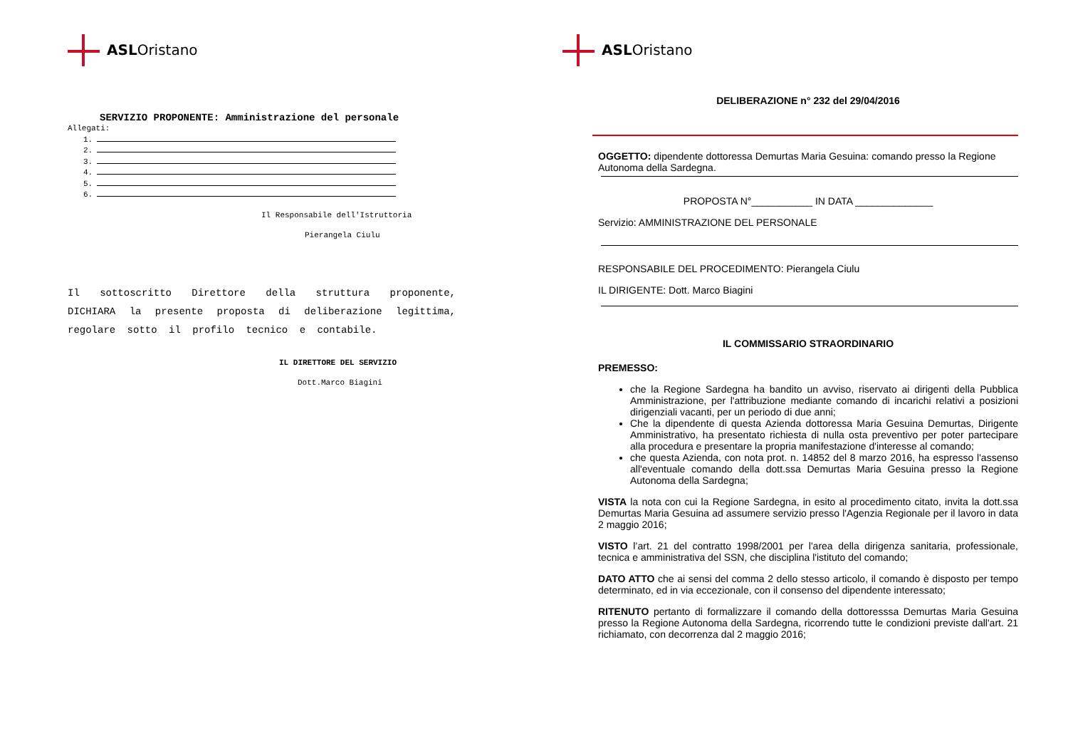ASLOristano
SERVIZIO PROPONENTE: Amministrazione del personale
Allegati:
1.
2.
3.
4.
5.
6.
Il Responsabile dell'Istruttoria
Pierangela Ciulu
Il sottoscritto Direttore della struttura proponente, DICHIARA la presente proposta di deliberazione legittima, regolare sotto il profilo tecnico e contabile.
IL DIRETTORE DEL SERVIZIO
Dott.Marco Biagini
ASLOristano
DELIBERAZIONE n° 232 del 29/04/2016
OGGETTO: dipendente dottoressa Demurtas Maria Gesuina: comando presso la Regione Autonoma della Sardegna.
PROPOSTA N°___________ IN DATA ______________
Servizio: AMMINISTRAZIONE DEL PERSONALE
RESPONSABILE DEL PROCEDIMENTO: Pierangela Ciulu
IL DIRIGENTE: Dott. Marco Biagini
IL COMMISSARIO STRAORDINARIO
PREMESSO:
che la Regione Sardegna ha bandito un avviso, riservato ai dirigenti della Pubblica Amministrazione, per l'attribuzione mediante comando di incarichi relativi a posizioni dirigenziali vacanti, per un periodo di due anni;
Che la dipendente di questa Azienda dottoressa Maria Gesuina Demurtas, Dirigente Amministrativo, ha presentato richiesta di nulla osta preventivo per poter partecipare alla procedura e presentare la propria manifestazione d'interesse al comando;
che questa Azienda, con nota prot. n. 14852 del 8 marzo 2016, ha espresso l'assenso all'eventuale comando della dott.ssa Demurtas Maria Gesuina presso la Regione Autonoma della Sardegna;
VISTA la nota con cui la Regione Sardegna, in esito al procedimento citato, invita la dott.ssa Demurtas Maria Gesuina ad assumere servizio presso l'Agenzia Regionale per il lavoro in data 2 maggio 2016;
VISTO l’art. 21 del contratto 1998/2001 per l'area della dirigenza sanitaria, professionale, tecnica e amministrativa del SSN, che disciplina l'istituto del comando;
DATO ATTO che ai sensi del comma 2 dello stesso articolo, il comando è disposto per tempo determinato, ed in via eccezionale, con il consenso del dipendente interessato;
RITENUTO pertanto di formalizzare il comando della dottoresssa Demurtas Maria Gesuina presso la Regione Autonoma della Sardegna, ricorrendo tutte le condizioni previste dall'art. 21 richiamato, con decorrenza dal 2 maggio 2016;